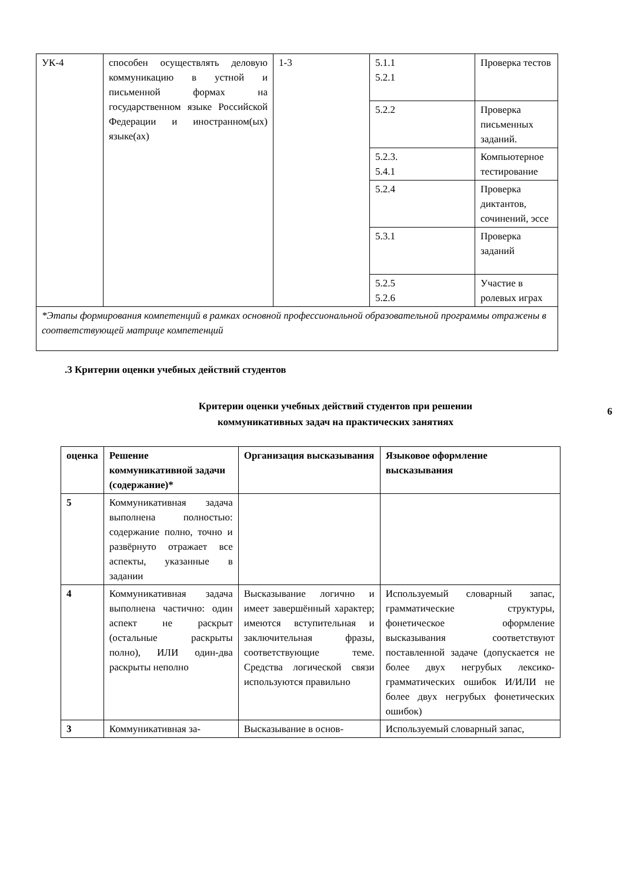| УК-4 | способен осуществлять деловую коммуникацию в устной и письменной формах на государственном языке Российской Федерации и иностранном(ых) языке(ах) | 1-3 | 5.1.1 5.2.1 | Проверка тестов |
| | | | 5.2.2 | Проверка письменных заданий. |
| | | | 5.2.3. 5.4.1 | Компьютерное тестирование |
| | | | 5.2.4 | Проверка диктантов, сочинений, эссе |
| | | | 5.3.1 | Проверка заданий |
| | | | 5.2.5 5.2.6 | Участие в ролевых играх |
| *Этапы формирования компетенций в рамках основной профессиональной образовательной программы отражены в соответствующей матрице компетенций | | | | |
6
.3 Критерии оценки учебных действий студентов
Критерии оценки учебных действий студентов при решении
коммуникативных задач на практических занятиях
| оценка | Решение коммуникативной задачи (содержание)* | Организация высказывания | Языковое оформление высказывания |
| --- | --- | --- | --- |
| 5 | Коммуникативная задача выполнена полностью: содержание полно, точно и развёрнуто отражает все аспекты, указанные в задании | | |
| 4 | Коммуникативная задача выполнена частично: один аспект не раскрыт (остальные раскрыты полно), ИЛИ один-два раскрыты неполно | Высказывание логично и имеет завершённый характер; имеются вступительная и заключительная фразы, соответствующие теме. Средства логической связи используются правильно | Используемый словарный запас, грамматические структуры, фонетическое оформление высказывания соответствуют поставленной задаче (допускается не более двух негрубых лексико-грамматических ошибок И/ИЛИ не более двух негрубых фонетических ошибок) |
| 3 | Коммуникативная за- | Высказывание в основ- | Используемый словарный запас, |